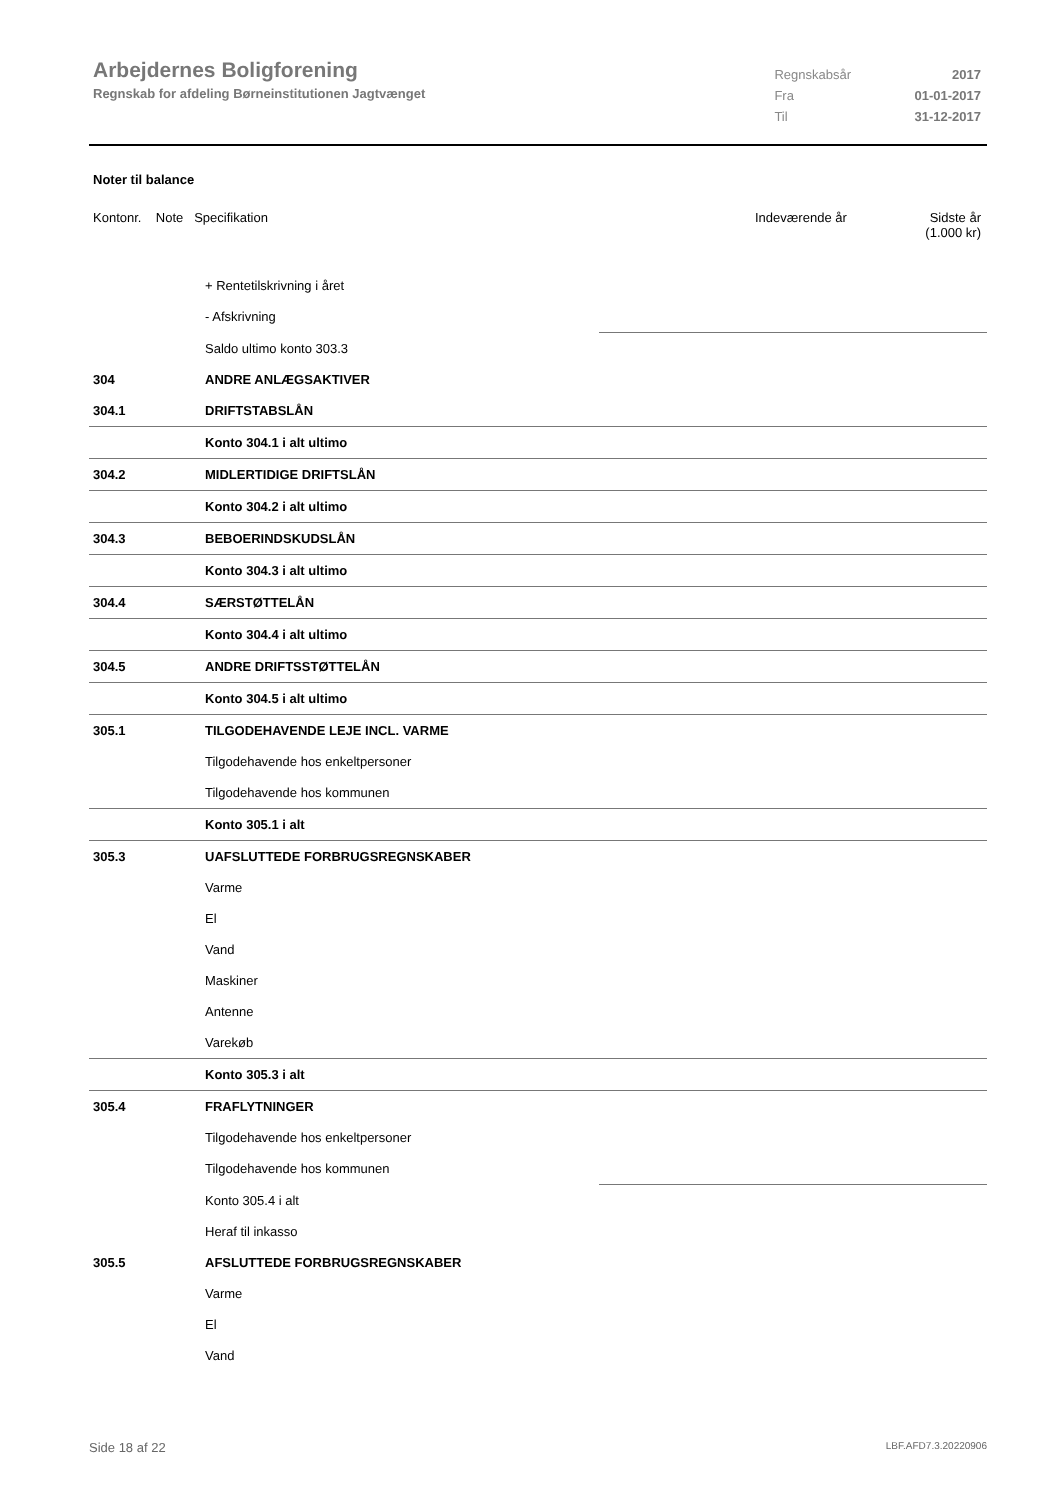Arbejdernes Boligforening
Regnskab for afdeling Børneinstitutionen Jagtvænget
| Regnskabsår | 2017 |
| Fra | 01-01-2017 |
| Til | 31-12-2017 |
Noter til balance
Kontonr. Note Specifikation Indeværende år Sidste år
(1.000 kr)
| | + Rentetilskrivning i året | |
| | - Afskrivning | |
| | Saldo ultimo konto 303.3 | |
| 304 | ANDRE ANLÆGSAKTIVER | |
| 304.1 | DRIFTSTABSLÅN | |
| | Konto 304.1 i alt ultimo | |
| 304.2 | MIDLERTIDIGE DRIFTSLÅN | |
| | Konto 304.2 i alt ultimo | |
| 304.3 | BEBOERINDSKUDSLÅN | |
| | Konto 304.3 i alt ultimo | |
| 304.4 | SÆRSTØTTELÅN | |
| | Konto 304.4 i alt ultimo | |
| 304.5 | ANDRE DRIFTSSTØTTELÅN | |
| | Konto 304.5 i alt ultimo | |
| 305.1 | TILGODEHAVENDE LEJE INCL. VARME | |
| | Tilgodehavende hos enkeltpersoner | |
| | Tilgodehavende hos kommunen | |
| | Konto 305.1 i alt | |
| 305.3 | UAFSLUTTEDE FORBRUGSREGNSKABER | |
| | Varme | |
| | El | |
| | Vand | |
| | Maskiner | |
| | Antenne | |
| | Varekøb | |
| | Konto 305.3 i alt | |
| 305.4 | FRAFLYTNINGER | |
| | Tilgodehavende hos enkeltpersoner | |
| | Tilgodehavende hos kommunen | |
| | Konto 305.4 i alt | |
| | Heraf til inkasso | |
| 305.5 | AFSLUTTEDE FORBRUGSREGNSKABER | |
| | Varme | |
| | El | |
| | Vand | |
Side 18 af 22 LBF.AFD7.3.20220906